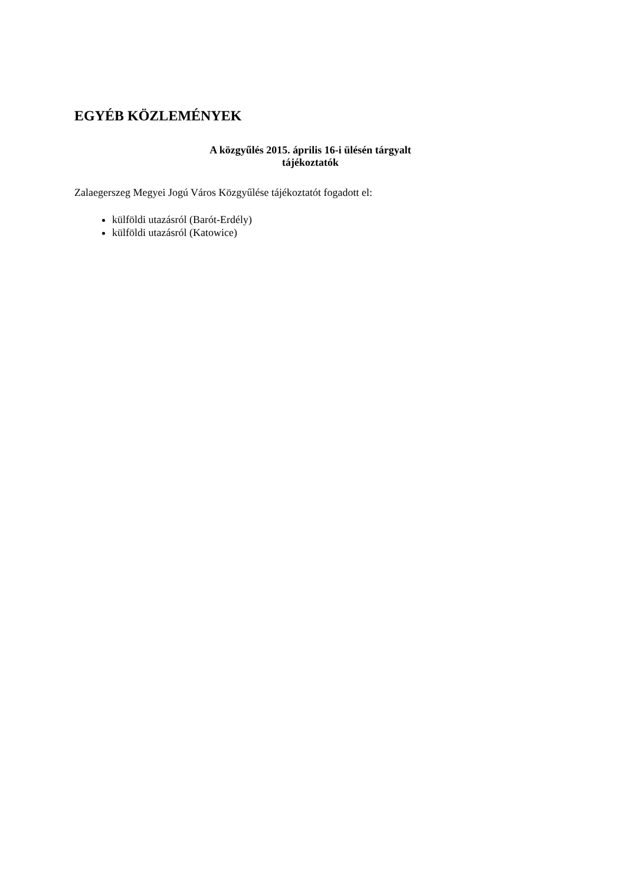EGYÉB KÖZLEMÉNYEK
A közgyűlés 2015. április 16-i ülésén tárgyalt
tájékoztatók
Zalaegerszeg Megyei Jogú Város Közgyűlése tájékoztatót fogadott el:
külföldi utazásról (Barót-Erdély)
külföldi utazásról (Katowice)